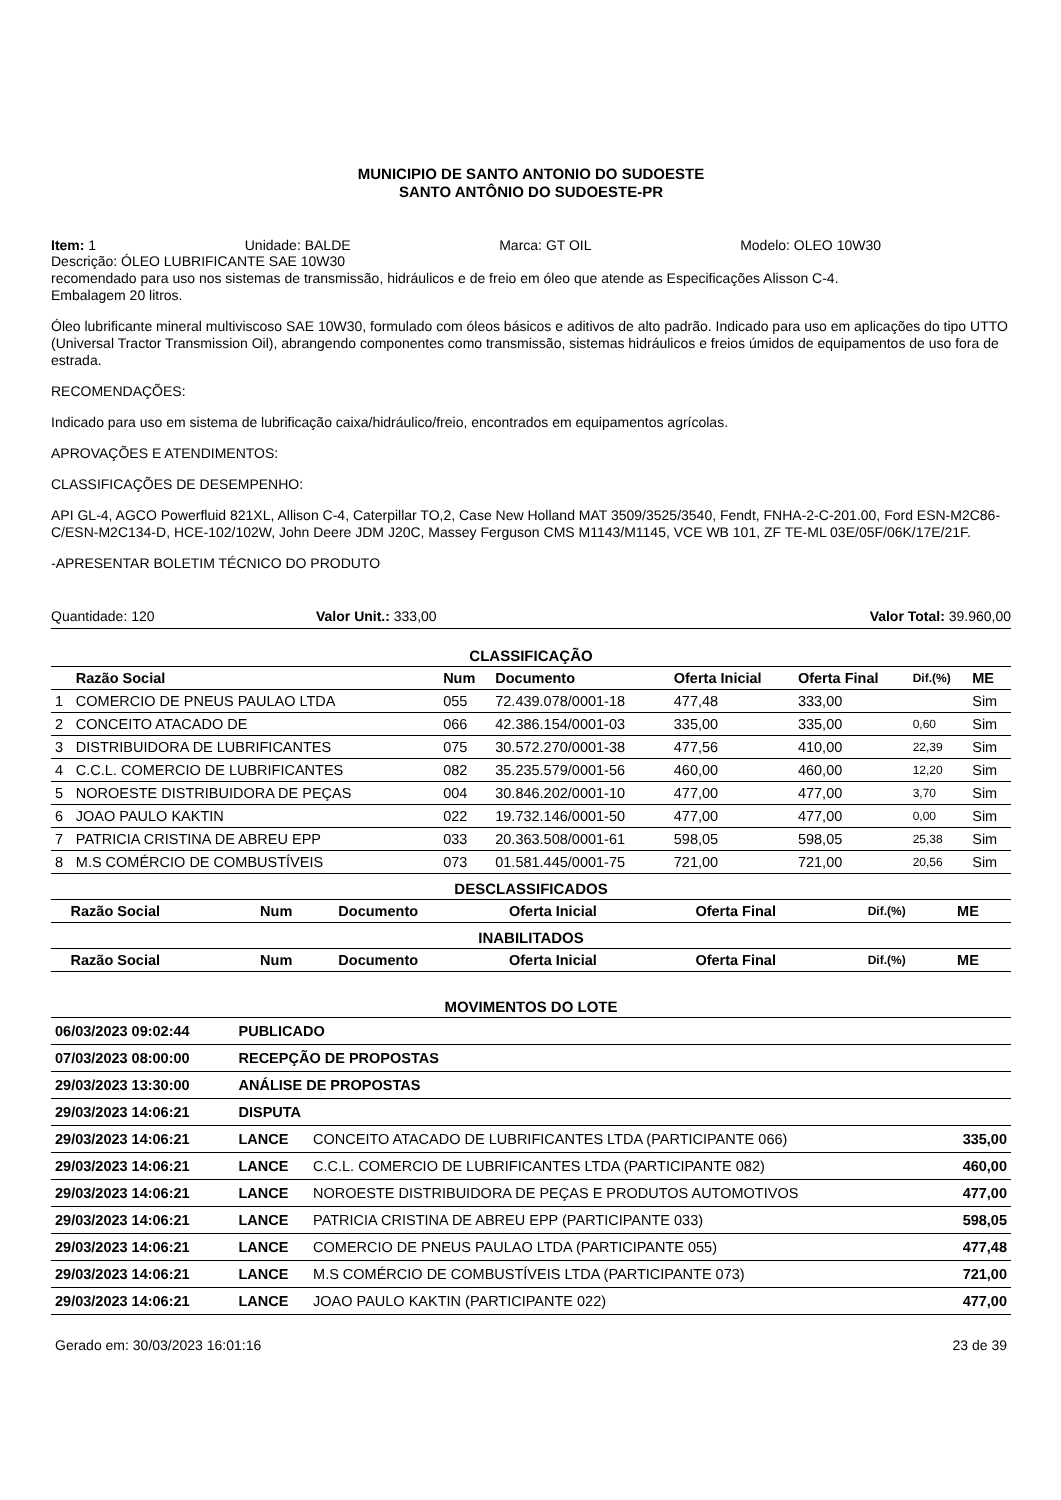MUNICIPIO DE SANTO ANTONIO DO SUDOESTE
SANTO ANTÔNIO DO SUDOESTE-PR
Item: 1 Unidade: BALDE Marca: GT OIL Modelo: OLEO 10W30
Descrição: ÓLEO LUBRIFICANTE SAE 10W30
recomendado para uso nos sistemas de transmissão, hidráulicos e de freio em óleo que atende as Especificações Alisson C-4.
Embalagem 20 litros.
Óleo lubrificante mineral multiviscoso SAE 10W30, formulado com óleos básicos e aditivos de alto padrão. Indicado para uso em aplicações do tipo UTTO (Universal Tractor Transmission Oil), abrangendo componentes como transmissão, sistemas hidráulicos e freios úmidos de equipamentos de uso fora de estrada.
RECOMENDAÇÕES:
Indicado para uso em sistema de lubrificação caixa/hidráulico/freio, encontrados em equipamentos agrícolas.
APROVAÇÕES E ATENDIMENTOS:
CLASSIFICAÇÕES DE DESEMPENHO:
API GL-4, AGCO Powerfluid 821XL, Allison C-4, Caterpillar TO,2, Case New Holland MAT 3509/3525/3540, Fendt, FNHA-2-C-201.00, Ford ESN-M2C86-C/ESN-M2C134-D, HCE-102/102W, John Deere JDM J20C, Massey Ferguson CMS M1143/M1145, VCE WB 101, ZF TE-ML 03E/05F/06K/17E/21F.
-APRESENTAR BOLETIM TÉCNICO DO PRODUTO
Quantidade: 120 Valor Unit.: 333,00 Valor Total: 39.960,00
CLASSIFICAÇÃO
| | Razão Social | Num | Documento | Oferta Inicial | Oferta Final | Dif.(%) | ME |
| --- | --- | --- | --- | --- | --- | --- | --- |
| 1 | COMERCIO DE PNEUS PAULAO LTDA | 055 | 72.439.078/0001-18 | 477,48 | 333,00 | | Sim |
| 2 | CONCEITO ATACADO DE | 066 | 42.386.154/0001-03 | 335,00 | 335,00 | 0,60 | Sim |
| 3 | DISTRIBUIDORA DE LUBRIFICANTES | 075 | 30.572.270/0001-38 | 477,56 | 410,00 | 22,39 | Sim |
| 4 | C.C.L. COMERCIO DE LUBRIFICANTES | 082 | 35.235.579/0001-56 | 460,00 | 460,00 | 12,20 | Sim |
| 5 | NOROESTE DISTRIBUIDORA DE PEÇAS | 004 | 30.846.202/0001-10 | 477,00 | 477,00 | 3,70 | Sim |
| 6 | JOAO PAULO KAKTIN | 022 | 19.732.146/0001-50 | 477,00 | 477,00 | 0,00 | Sim |
| 7 | PATRICIA CRISTINA DE ABREU EPP | 033 | 20.363.508/0001-61 | 598,05 | 598,05 | 25,38 | Sim |
| 8 | M.S COMÉRCIO DE COMBUSTÍVEIS | 073 | 01.581.445/0001-75 | 721,00 | 721,00 | 20,56 | Sim |
DESCLASSIFICADOS
| | Razão Social | Num | Documento | Oferta Inicial | Oferta Final | Dif.(%) | ME |
| --- | --- | --- | --- | --- | --- | --- | --- |
INABILITADOS
| | Razão Social | Num | Documento | Oferta Inicial | Oferta Final | Dif.(%) | ME |
| --- | --- | --- | --- | --- | --- | --- | --- |
MOVIMENTOS DO LOTE
| 06/03/2023 09:02:44 | PUBLICADO | | |
| 07/03/2023 08:00:00 | RECEPÇÃO DE PROPOSTAS | | |
| 29/03/2023 13:30:00 | ANÁLISE DE PROPOSTAS | | |
| 29/03/2023 14:06:21 | DISPUTA | | |
| 29/03/2023 14:06:21 | LANCE | CONCEITO ATACADO DE LUBRIFICANTES LTDA (PARTICIPANTE 066) | 335,00 |
| 29/03/2023 14:06:21 | LANCE | C.C.L. COMERCIO DE LUBRIFICANTES LTDA (PARTICIPANTE 082) | 460,00 |
| 29/03/2023 14:06:21 | LANCE | NOROESTE DISTRIBUIDORA DE PEÇAS E PRODUTOS AUTOMOTIVOS | 477,00 |
| 29/03/2023 14:06:21 | LANCE | PATRICIA CRISTINA DE ABREU EPP (PARTICIPANTE 033) | 598,05 |
| 29/03/2023 14:06:21 | LANCE | COMERCIO DE PNEUS PAULAO LTDA (PARTICIPANTE 055) | 477,48 |
| 29/03/2023 14:06:21 | LANCE | M.S COMÉRCIO DE COMBUSTÍVEIS LTDA (PARTICIPANTE 073) | 721,00 |
| 29/03/2023 14:06:21 | LANCE | JOAO PAULO KAKTIN (PARTICIPANTE 022) | 477,00 |
Gerado em: 30/03/2023 16:01:16 23 de 39